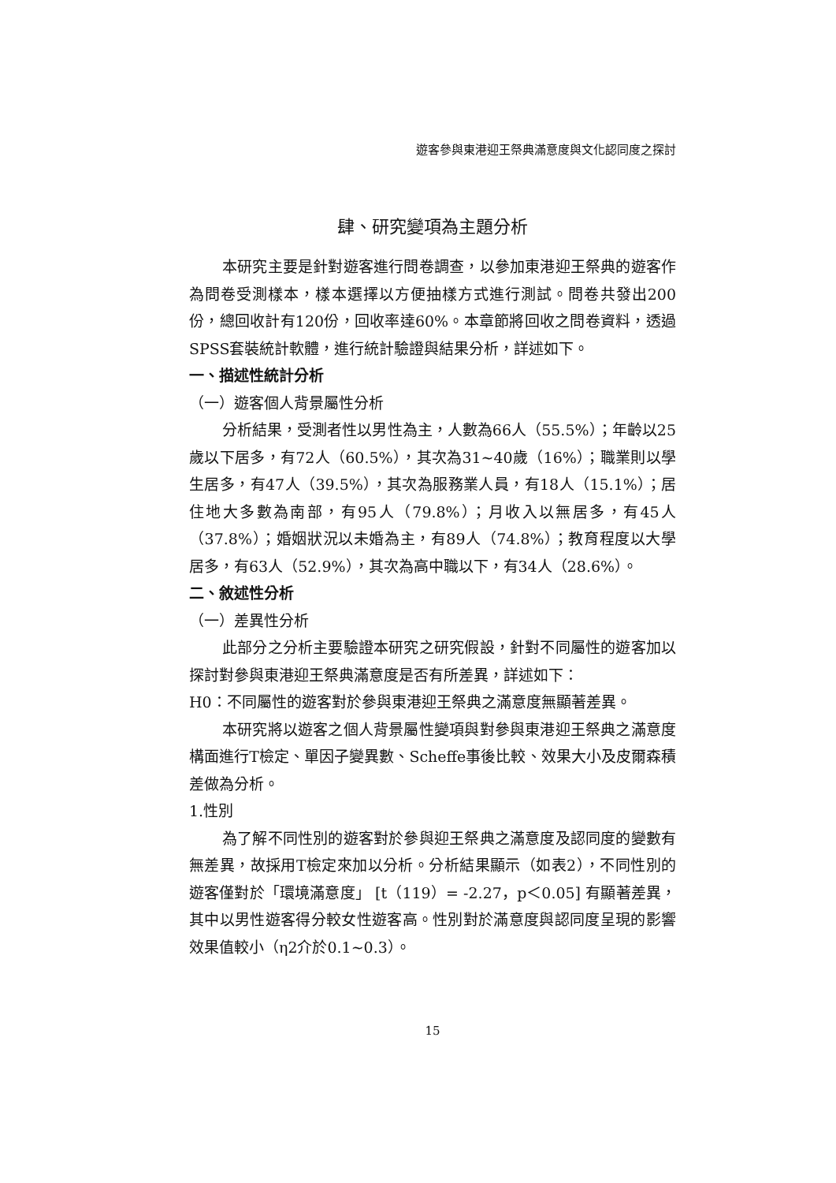遊客參與東港迎王祭典滿意度與文化認同度之探討
肆、研究變項為主題分析
本研究主要是針對遊客進行問卷調查，以參加東港迎王祭典的遊客作為問卷受測樣本，樣本選擇以方便抽樣方式進行測試。問卷共發出200份，總回收計有120份，回收率達60%。本章節將回收之問卷資料，透過SPSS套裝統計軟體，進行統計驗證與結果分析，詳述如下。
一、描述性統計分析
（一）遊客個人背景屬性分析
分析結果，受測者性以男性為主，人數為66人（55.5%）；年齡以25歲以下居多，有72人（60.5%），其次為31~40歲（16%）；職業則以學生居多，有47人（39.5%），其次為服務業人員，有18人（15.1%）；居住地大多數為南部，有95人（79.8%）；月收入以無居多，有45人（37.8%）；婚姻狀況以未婚為主，有89人（74.8%）；教育程度以大學居多，有63人（52.9%），其次為高中職以下，有34人（28.6%）。
二、敘述性分析
（一）差異性分析
此部分之分析主要驗證本研究之研究假設，針對不同屬性的遊客加以探討對參與東港迎王祭典滿意度是否有所差異，詳述如下：
H0：不同屬性的遊客對於參與東港迎王祭典之滿意度無顯著差異。
本研究將以遊客之個人背景屬性變項與對參與東港迎王祭典之滿意度構面進行T檢定、單因子變異數、Scheffe事後比較、效果大小及皮爾森積差做為分析。
1.性別
為了解不同性別的遊客對於參與迎王祭典之滿意度及認同度的變數有無差異，故採用T檢定來加以分析。分析結果顯示（如表2），不同性別的遊客僅對於「環境滿意度」 [t（119）= -2.27，p＜0.05] 有顯著差異，其中以男性遊客得分較女性遊客高。性別對於滿意度與認同度呈現的影響效果值較小（η2介於0.1~0.3）。
15